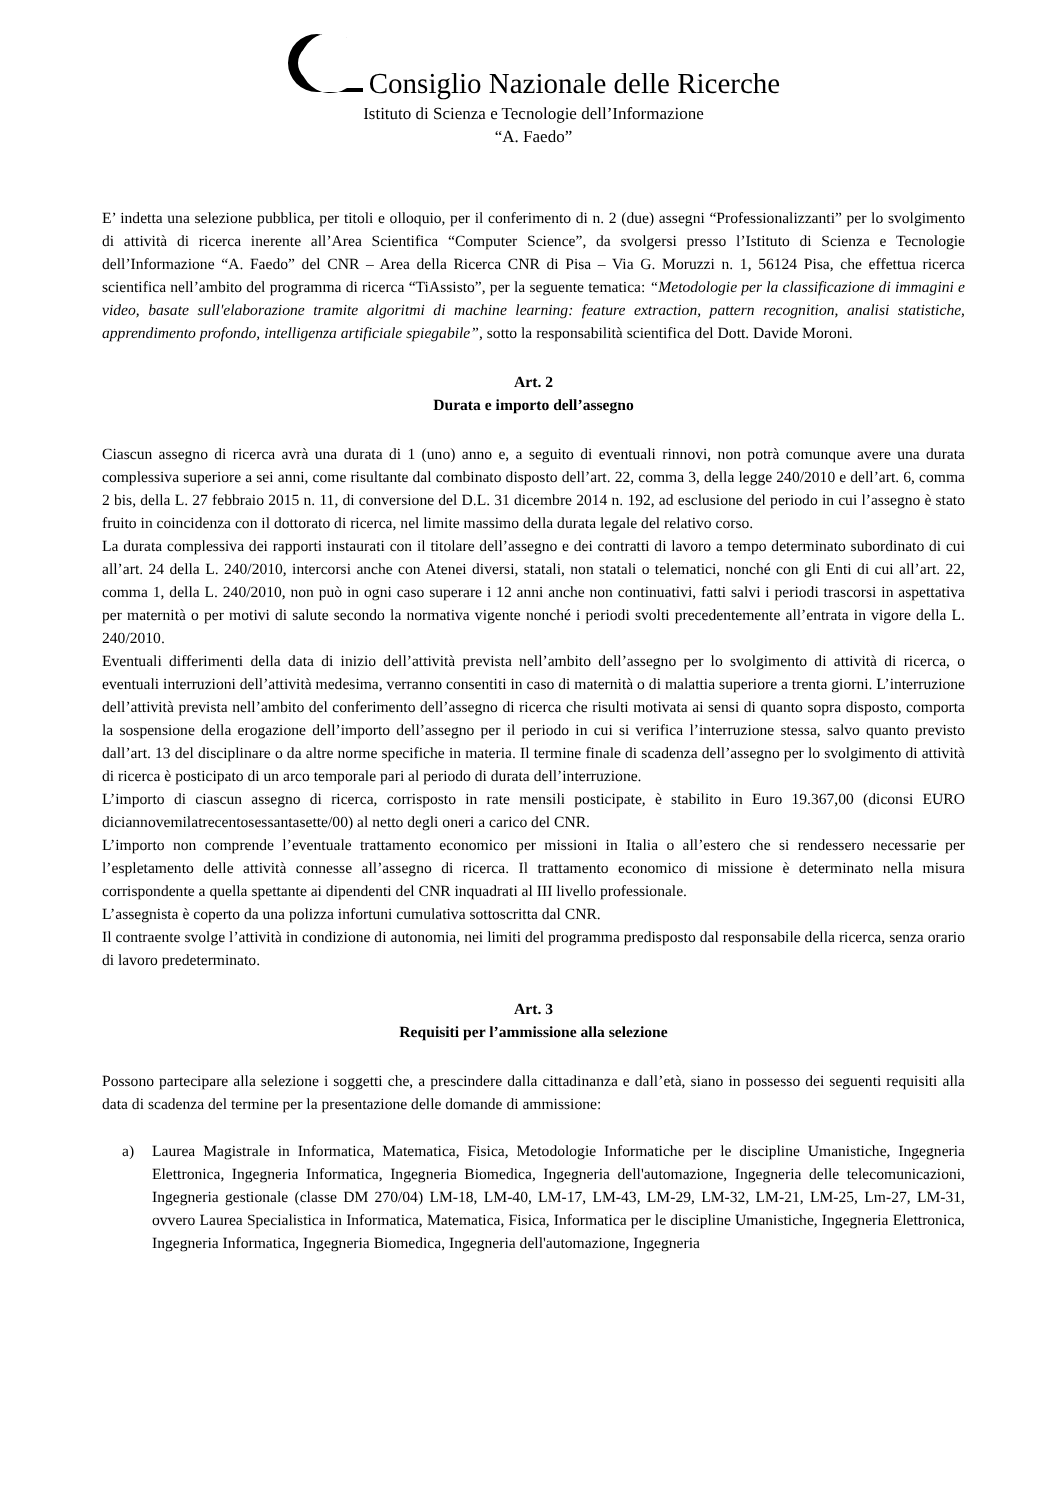Consiglio Nazionale delle Ricerche
Istituto di Scienza e Tecnologie dell’Informazione
“A. Faedo”
E’ indetta una selezione pubblica, per titoli e olloquio, per il conferimento di n. 2 (due) assegni “Professionalizzanti” per lo svolgimento di attività di ricerca inerente all’Area Scientifica “Computer Science”, da svolgersi presso l’Istituto di Scienza e Tecnologie dell’Informazione “A. Faedo” del CNR – Area della Ricerca CNR di Pisa – Via G. Moruzzi n. 1, 56124 Pisa, che effettua ricerca scientifica nell’ambito del programma di ricerca “TiAssisto”, per la seguente tematica: “Metodologie per la classificazione di immagini e video, basate sull'elaborazione tramite algoritmi di machine learning: feature extraction, pattern recognition, analisi statistiche, apprendimento profondo, intelligenza artificiale spiegabile”, sotto la responsabilità scientifica del Dott. Davide Moroni.
Art. 2
Durata e importo dell’assegno
Ciascun assegno di ricerca avrà una durata di 1 (uno) anno e, a seguito di eventuali rinnovi, non potrà comunque avere una durata complessiva superiore a sei anni, come risultante dal combinato disposto dell’art. 22, comma 3, della legge 240/2010 e dell’art. 6, comma 2 bis, della L. 27 febbraio 2015 n. 11, di conversione del D.L. 31 dicembre 2014 n. 192, ad esclusione del periodo in cui l’assegno è stato fruito in coincidenza con il dottorato di ricerca, nel limite massimo della durata legale del relativo corso.
La durata complessiva dei rapporti instaurati con il titolare dell’assegno e dei contratti di lavoro a tempo determinato subordinato di cui all’art. 24 della L. 240/2010, intercorsi anche con Atenei diversi, statali, non statali o telematici, nonché con gli Enti di cui all’art. 22, comma 1, della L. 240/2010, non può in ogni caso superare i 12 anni anche non continuativi, fatti salvi i periodi trascorsi in aspettativa per maternità o per motivi di salute secondo la normativa vigente nonché i periodi svolti precedentemente all’entrata in vigore della L. 240/2010.
Eventuali differimenti della data di inizio dell’attività prevista nell’ambito dell’assegno per lo svolgimento di attività di ricerca, o eventuali interruzioni dell’attività medesima, verranno consentiti in caso di maternità o di malattia superiore a trenta giorni. L’interruzione dell’attività prevista nell’ambito del conferimento dell’assegno di ricerca che risulti motivata ai sensi di quanto sopra disposto, comporta la sospensione della erogazione dell’importo dell’assegno per il periodo in cui si verifica l’interruzione stessa, salvo quanto previsto dall’art. 13 del disciplinare o da altre norme specifiche in materia. Il termine finale di scadenza dell’assegno per lo svolgimento di attività di ricerca è posticipato di un arco temporale pari al periodo di durata dell’interruzione.
L’importo di ciascun assegno di ricerca, corrisposto in rate mensili posticipate, è stabilito in Euro 19.367,00 (diconsi EURO diciannovemilatrecentosessantasette/00) al netto degli oneri a carico del CNR.
L’importo non comprende l’eventuale trattamento economico per missioni in Italia o all’estero che si rendessero necessarie per l’espletamento delle attività connesse all’assegno di ricerca. Il trattamento economico di missione è determinato nella misura corrispondente a quella spettante ai dipendenti del CNR inquadrati al III livello professionale.
L’assegnista è coperto da una polizza infortuni cumulativa sottoscritta dal CNR.
Il contraente svolge l’attività in condizione di autonomia, nei limiti del programma predisposto dal responsabile della ricerca, senza orario di lavoro predeterminato.
Art. 3
Requisiti per l’ammissione alla selezione
Possono partecipare alla selezione i soggetti che, a prescindere dalla cittadinanza e dall’età, siano in possesso dei seguenti requisiti alla data di scadenza del termine per la presentazione delle domande di ammissione:
a) Laurea Magistrale in Informatica, Matematica, Fisica, Metodologie Informatiche per le discipline Umanistiche, Ingegneria Elettronica, Ingegneria Informatica, Ingegneria Biomedica, Ingegneria dell'automazione, Ingegneria delle telecomunicazioni, Ingegneria gestionale (classe DM 270/04) LM-18, LM-40, LM-17, LM-43, LM-29, LM-32, LM-21, LM-25, Lm-27, LM-31, ovvero Laurea Specialistica in Informatica, Matematica, Fisica, Informatica per le discipline Umanistiche, Ingegneria Elettronica, Ingegneria Informatica, Ingegneria Biomedica, Ingegneria dell'automazione, Ingegneria